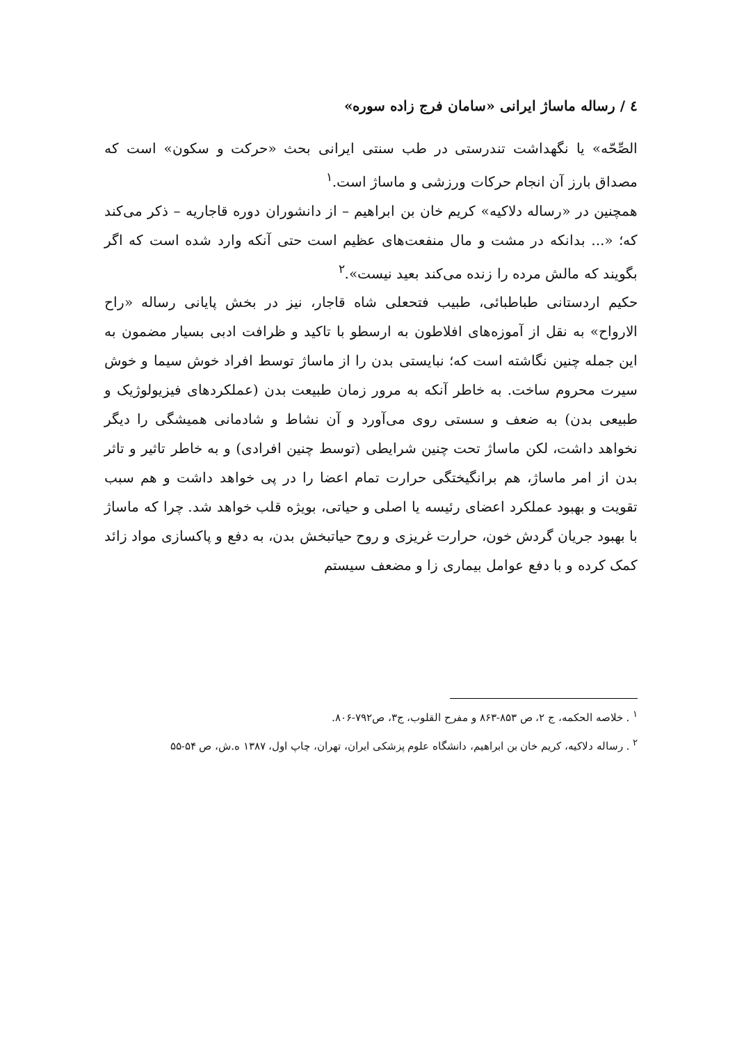٤ / رساله ماساژ ایرانی «سامان فرج زاده سوره»
الصِّحّه» یا نگهداشت تندرستی در طب سنتی ایرانی بحث «حرکت و سکون» است که مصداق بارز آن انجام حرکات ورزشی و ماساژ است.<sup>۱</sup>
همچنین در «رساله دلاکیه» کریم خان بن ابراهیم – از دانشوران دوره قاجاریه – ذکر می‌کند که؛ «... بدانکه در مشت و مال منفعت‌های عظیم است حتی آنکه وارد شده است که اگر بگویند که مالش مرده را زنده می‌کند بعید نیست».<sup>۲</sup>
حکیم اردستانی طباطبائی، طبیب فتحعلی شاه قاجار، نیز در بخش پایانی رساله «راح الارواح» به نقل از آموزه‌های افلاطون به ارسطو با تاکید و ظرافت ادبی بسیار مضمون به این جمله چنین نگاشته است که؛ نبایستی بدن را از ماساژ توسط افراد خوش سیما و خوش سیرت محروم ساخت. به خاطر آنکه به مرور زمان طبیعت بدن (عملکردهای فیزیولوژیک و طبیعی بدن) به ضعف و سستی روی می‌آورد و آن نشاط و شادمانی همیشگی را دیگر نخواهد داشت، لکن ماساژ تحت چنین شرایطی (توسط چنین افرادی) و به خاطر تاثیر و تاثر بدن از امر ماساژ، هم برانگیختگی حرارت تمام اعضا را در پی خواهد داشت و هم سبب تقویت و بهبود عملکرد اعضای رئیسه یا اصلی و حیاتی، بویژه قلب خواهد شد. چرا که ماساژ با بهبود جریان گردش خون، حرارت غریزی و روح حیاتبخش بدن، به دفع و پاکسازی مواد زائد کمک کرده و با دفع عوامل بیماری زا و مضعف سیستم
<sup>۱</sup> . خلاصه الحکمه، ج ۲، ص ۸۵۳-۸۶۳ و مفرح القلوب، ج۳، ص۷۹۲-۸۰۶.
<sup>۲</sup> . رساله دلاکیه، کریم خان بن ابراهیم، دانشگاه علوم پزشکی ایران، تهران، چاپ اول، ۱۳۸۷ ه.ش، ص ۵۴-۵۵